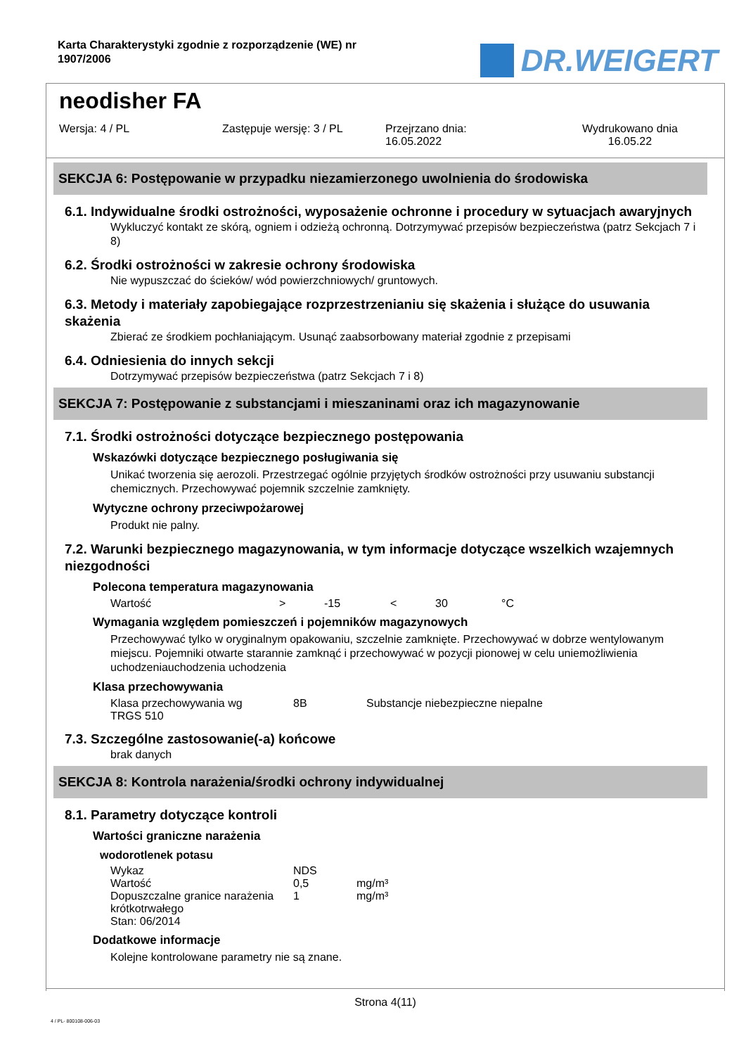Karta Charakterystyki zgodnie z rozporządzenie (WE) nr
1907/2006
DR.WEIGERT
neodisher FA
Wersja: 4 / PL Zastępuje wersję: 3 / PL Przejrzano dnia:
16.05.2022
Wydrukowano dnia
16.05.22
SEKCJA 6: Postępowanie w przypadku niezamierzonego uwolnienia do środowiska
6.1. Indywidualne środki ostrożności, wyposażenie ochronne i procedury w sytuacjach awaryjnych
Wykluczyć kontakt ze skórą, ogniem i odzieżą ochronną. Dotrzymywać przepisów bezpieczeństwa (patrz Sekcjach 7 i 8)
6.2. Środki ostrożności w zakresie ochrony środowiska
Nie wypuszczać do ścieków/ wód powierzchniowych/ gruntowych.
6.3. Metody i materiały zapobiegające rozprzestrzenianiu się skażenia i służące do usuwania skażenia
Zbierać ze środkiem pochłaniającym. Usunąć zaabsorbowany materiał zgodnie z przepisami
6.4. Odniesienia do innych sekcji
Dotrzymywać przepisów bezpieczeństwa (patrz Sekcjach 7 i 8)
SEKCJA 7: Postępowanie z substancjami i mieszaninami oraz ich magazynowanie
7.1. Środki ostrożności dotyczące bezpiecznego postępowania
Wskazówki dotyczące bezpiecznego posługiwania się
Unikać tworzenia się aerozoli. Przestrzegać ogólnie przyjętych środków ostrożności przy usuwaniu substancji chemicznych. Przechowywać pojemnik szczelnie zamknięty.
Wytyczne ochrony przeciwpożarowej
Produkt nie palny.
7.2. Warunki bezpiecznego magazynowania, w tym informacje dotyczące wszelkich wzajemnych niezgodności
Polecona temperatura magazynowania
| Wartość | > | -15 | < | 30 | °C |
Wymagania względem pomieszczeń i pojemników magazynowych
Przechowywać tylko w oryginalnym opakowaniu, szczelnie zamknięte. Przechowywać w dobrze wentylowanym miejscu. Pojemniki otwarte starannie zamknąć i przechowywać w pozycji pionowej w celu uniemożliwienia uchodzeniauchodzenia uchodzenia
Klasa przechowywania
| Klasa przechowywania wg TRGS 510 | 8B | Substancje niebezpieczne niepalne |
7.3. Szczególne zastosowanie(-a) końcowe
brak danych
SEKCJA 8: Kontrola narażenia/środki ochrony indywidualnej
8.1. Parametry dotyczące kontroli
Wartości graniczne narażenia
wodorotlenek potasu
| Wykaz | NDS | |
| Wartość | 0,5 | mg/m³ |
| Dopuszczalne granice narażenia krótkotrwałego | 1 | mg/m³ |
| Stan: 06/2014 | | |
Dodatkowe informacje
Kolejne kontrolowane parametry nie są znane.
Strona 4(11)
4 / PL- 800108-006-03